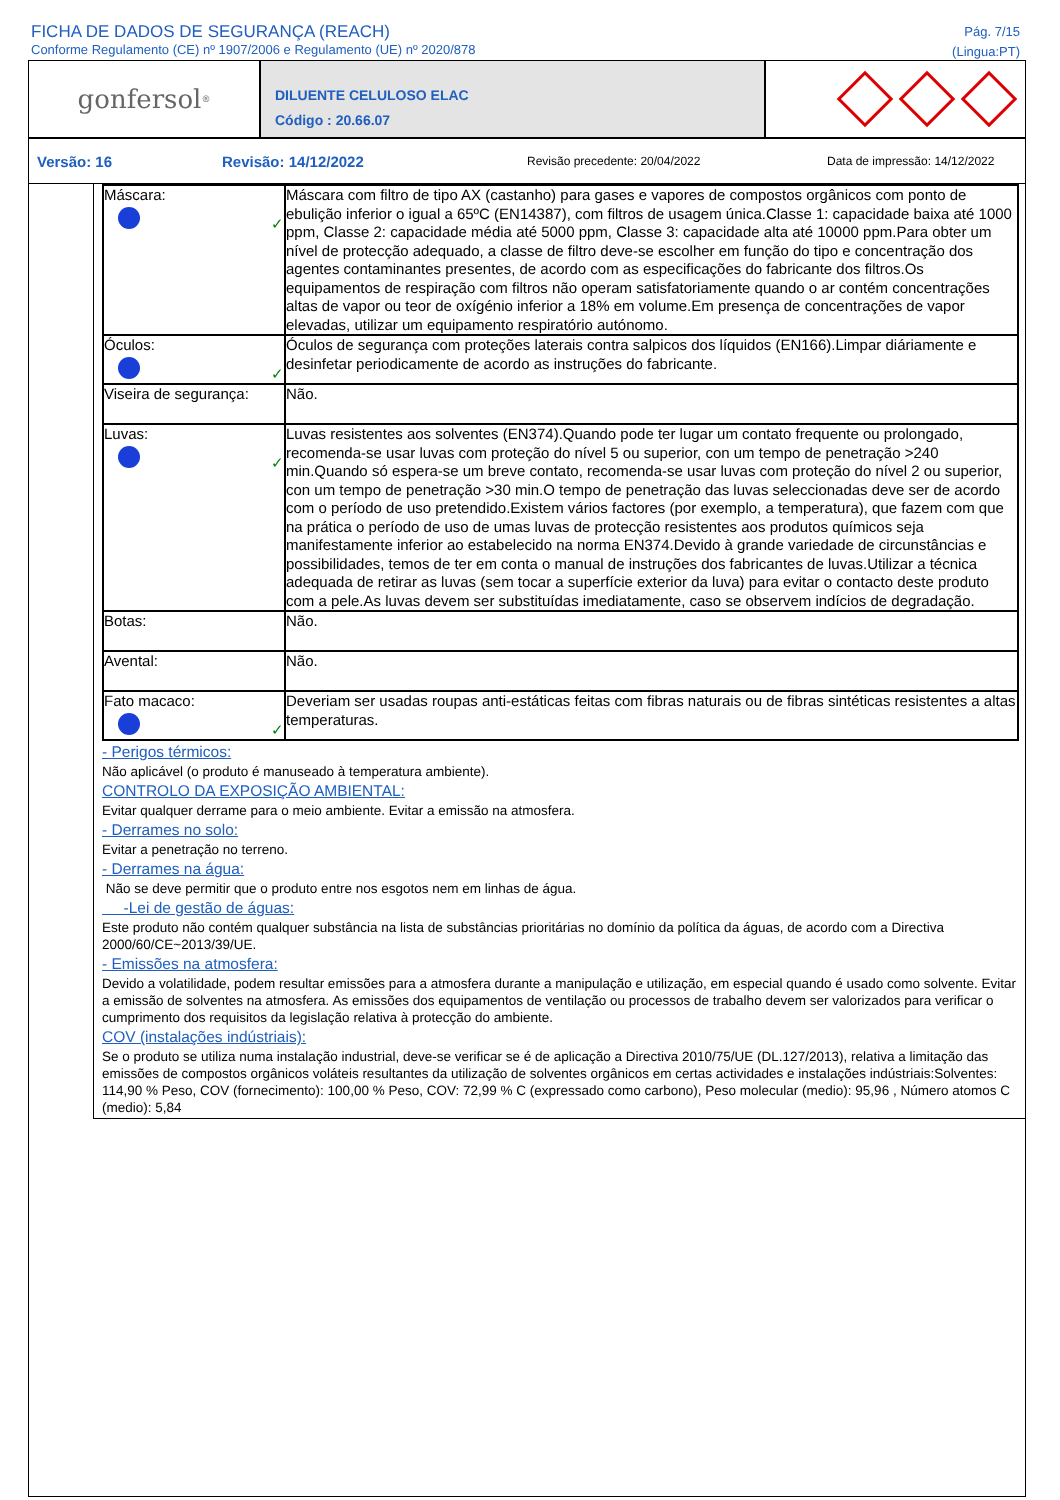FICHA DE DADOS DE SEGURANÇA (REACH)
Conforme Regulamento (CE) nº 1907/2006 e Regulamento (UE) nº 2020/878
Pág. 7/15
(Lingua:PT)
gonfersol<sup>®</sup>
DILUENTE CELULOSO ELAC
Código : 20.66.07
Versão: 16 Revisão: 14/12/2022
Revisão precedente: 20/04/2022 Data de impressão: 14/12/2022
| Máscara: ✓ | Máscara com filtro de tipo AX (castanho) para gases e vapores de compostos orgânicos com ponto de ebulição inferior o igual a 65ºC (EN14387), com filtros de usagem única.Classe 1: capacidade baixa até 1000 ppm, Classe 2: capacidade média até 5000 ppm, Classe 3: capacidade alta até 10000 ppm.Para obter um nível de protecção adequado, a classe de filtro deve-se escolher em função do tipo e concentração dos agentes contaminantes presentes, de acordo com as especificações do fabricante dos filtros.Os equipamentos de respiração com filtros não operam satisfatoriamente quando o ar contém concentrações altas de vapor ou teor de oxígénio inferior a 18% em volume.Em presença de concentrações de vapor elevadas, utilizar um equipamento respiratório autónomo. |
| Óculos: ✓ | Óculos de segurança com proteções laterais contra salpicos dos líquidos (EN166).Limpar diáriamente e desinfetar periodicamente de acordo as instruções do fabricante. |
| Viseira de segurança: | Não. |
| Luvas: ✓ | Luvas resistentes aos solventes (EN374).Quando pode ter lugar um contato frequente ou prolongado, recomenda-se usar luvas com proteção do nível 5 ou superior, con um tempo de penetração >240 min.Quando só espera-se um breve contato, recomenda-se usar luvas com proteção do nível 2 ou superior, con um tempo de penetração >30 min.O tempo de penetração das luvas seleccionadas deve ser de acordo com o período de uso pretendido.Existem vários factores (por exemplo, a temperatura), que fazem com que na prática o período de uso de umas luvas de protecção resistentes aos produtos químicos seja manifestamente inferior ao estabelecido na norma EN374.Devido à grande variedade de circunstâncias e possibilidades, temos de ter em conta o manual de instruções dos fabricantes de luvas.Utilizar a técnica adequada de retirar as luvas (sem tocar a superfície exterior da luva) para evitar o contacto deste produto com a pele.As luvas devem ser substituídas imediatamente, caso se observem indícios de degradação. |
| Botas: | Não. |
| Avental: | Não. |
| Fato macaco: ✓ | Deveriam ser usadas roupas anti-estáticas feitas com fibras naturais ou de fibras sintéticas resistentes a altas temperaturas. |
- Perigos térmicos:
Não aplicável (o produto é manuseado à temperatura ambiente).
CONTROLO DA EXPOSIÇÃO AMBIENTAL:
Evitar qualquer derrame para o meio ambiente. Evitar a emissão na atmosfera.
- Derrames no solo:
Evitar a penetração no terreno.
- Derrames na água:
Não se deve permitir que o produto entre nos esgotos nem em linhas de água.
-Lei de gestão de águas:
Este produto não contém qualquer substância na lista de substâncias prioritárias no domínio da política da águas, de acordo com a Directiva 2000/60/CE~2013/39/UE.
- Emissões na atmosfera:
Devido a volatilidade, podem resultar emissões para a atmosfera durante a manipulação e utilização, em especial quando é usado como solvente. Evitar a emissão de solventes na atmosfera. As emissões dos equipamentos de ventilação ou processos de trabalho devem ser valorizados para verificar o cumprimento dos requisitos da legislação relativa à protecção do ambiente.
COV (instalações indústriais):
Se o produto se utiliza numa instalação industrial, deve-se verificar se é de aplicação a Directiva 2010/75/UE (DL.127/2013), relativa a limitação das emissões de compostos orgânicos voláteis resultantes da utilização de solventes orgânicos em certas actividades e instalações indústriais:Solventes: 114,90 % Peso, COV (fornecimento): 100,00 % Peso, COV: 72,99 % C (expressado como carbono), Peso molecular (medio): 95,96 , Número atomos C (medio): 5,84